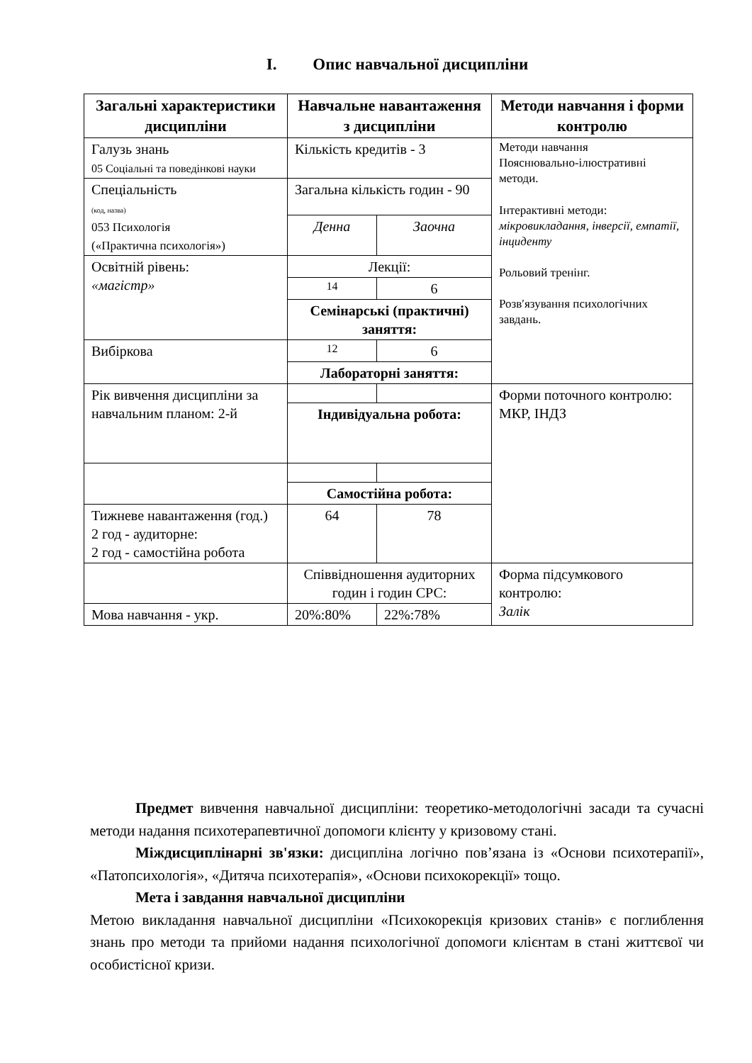I. Опис навчальної дисципліни
| Загальні характеристики дисципліни | Навчальне навантаження з дисципліни | | Методи навчання і форми контролю |
| --- | --- | --- | --- |
| Галузь знань 05 Соціальні та поведінкові науки | Кількість кредитів - 3 | | Методи навчання Пояснювально-ілюстративні методи. Інтерактивні методи: мікровикладання, інверсії, емпатії, інциденту Рольовий тренінг. Розв′язування психологічних завдань. |
| Спеціальність (код, назва) 053 Психологія («Практична психологія») | Загальна кількість годин - 90 | | |
| | Денна | Заочна | |
| Освітній рівень: «магістр» | Лекції: | | |
| | 14 | 6 | |
| | Семінарські (практичні) заняття: | | |
| Вибіркова | 12 | 6 | |
| | Лабораторні заняття: | | |
| Рік вивчення дисципліни за навчальним планом: 2-й | | | Форми поточного контролю: МКР, ІНДЗ |
| | Індивідуальна робота: | | |
| | Самостійна робота: | | |
| Тижневе навантаження (год.) 2 год - аудиторне: 2 год - самостійна робота | 64 | 78 | |
| | Співвідношення аудиторних годин і годин СРС: | | Форма підсумкового контролю: Залік |
| Мова навчання - укр. | 20%:80% | 22%:78% | |
Предмет вивчення навчальної дисципліни: теоретико-методологічні засади та сучасні методи надання психотерапевтичної допомоги клієнту у кризовому стані.
Міждисциплінарні зв'язки: дисципліна логічно пов’язана із «Основи психотерапії», «Патопсихологія», «Дитяча психотерапія», «Основи психокорекції» тощо.
Мета і завдання навчальної дисципліни
Метою викладання навчальної дисципліни «Психокорекція кризових станів» є поглиблення знань про методи та прийоми надання психологічної допомоги клієнтам в стані життєвої чи особистісної кризи.